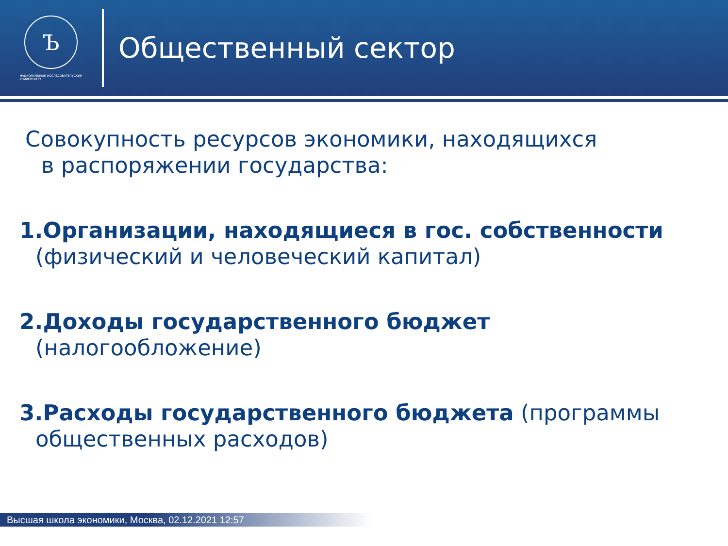Ъ
НАЦИОНАЛЬНЫЙ ИССЛЕДОВАТЕЛЬСКИЙ
УНИВЕРСИТЕТ
Общественный сектор
Совокупность ресурсов экономики, находящихся
в распоряжении государства:
1.Организации, находящиеся в гос. собственности
(физический и человеческий капитал)
2.Доходы государственного бюджет
(налогообложение)
3.Расходы государственного бюджета (программы
общественных расходов)
Высшая школа экономики, Москва, 02.12.2021 12:57